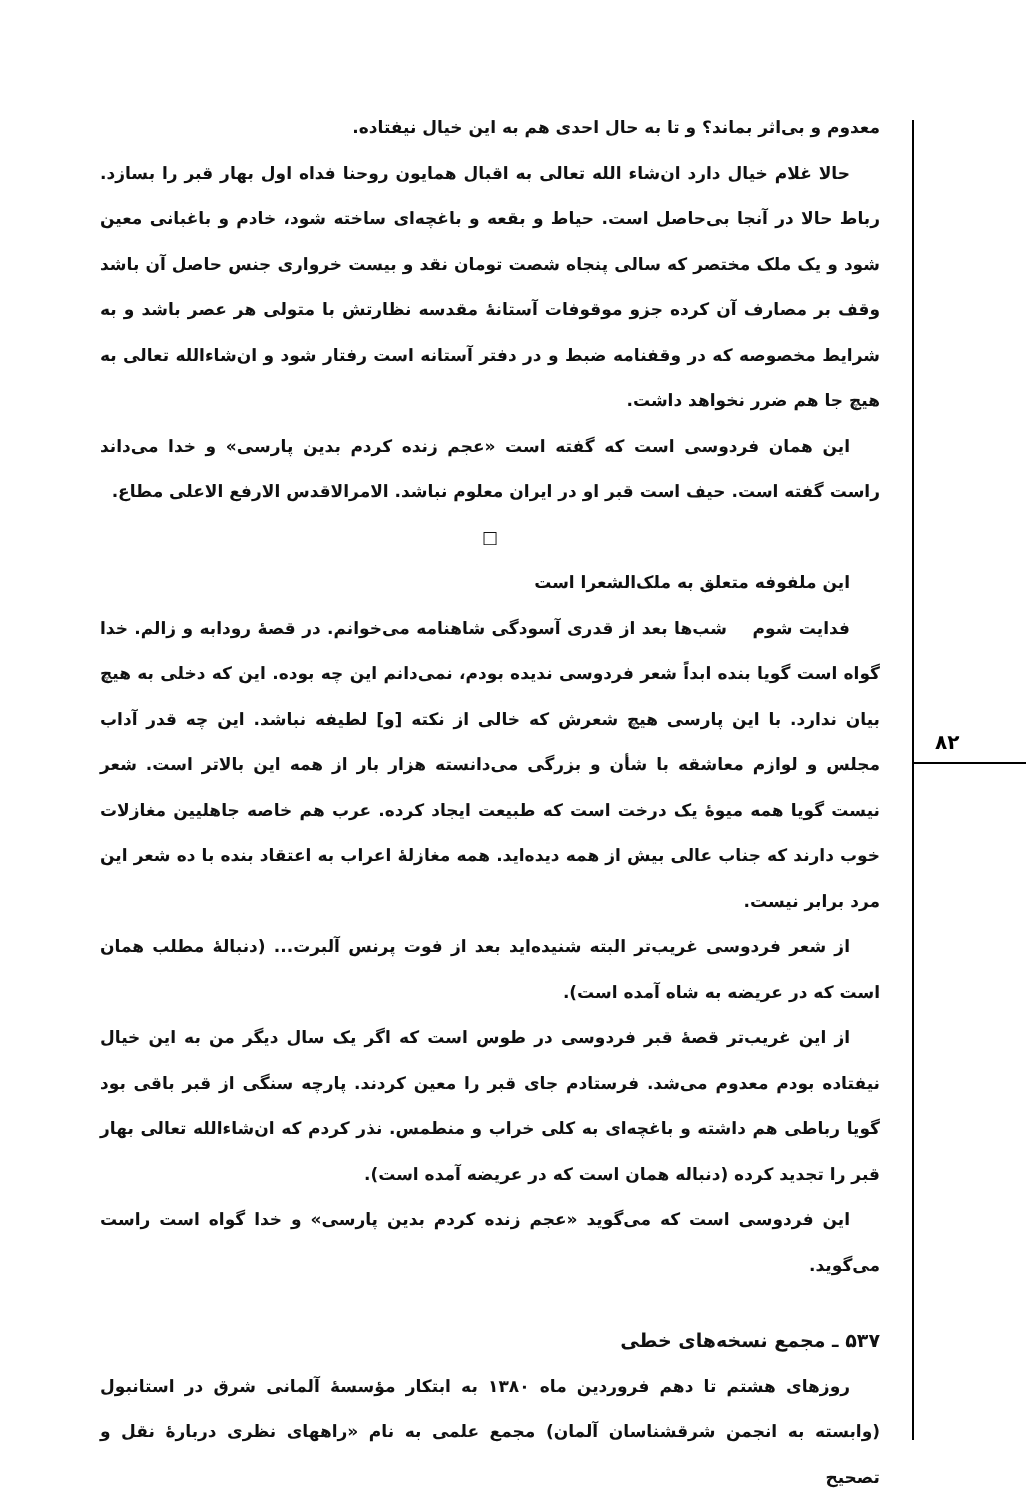۸۲
معدوم و بی‌اثر بماند؟ و تا به حال احدی هم به این خیال نیفتاده.
حالا غلام خیال دارد ان‌شاء الله تعالی به اقبال همایون روحنا فداه اول بهار قبر را بسازد. رباط حالا در آنجا بی‌حاصل است. حیاط و بقعه و باغچه‌ای ساخته شود، خادم و باغبانی معین شود و یک ملک مختصر که سالی پنجاه شصت تومان نقد و بیست خرواری جنس حاصل آن باشد وقف بر مصارف آن کرده جزو موقوفات آستانهٔ مقدسه نظارتش با متولی هر عصر باشد و به شرایط مخصوصه که در وقفنامه ضبط و در دفتر آستانه است رفتار شود و ان‌شاءالله تعالی به هیچ جا هم ضرر نخواهد داشت.
این همان فردوسی است که گفته است «عجم زنده کردم بدین پارسی» و خدا می‌داند راست گفته است. حیف است قبر او در ایران معلوم نباشد. الامرالاقدس الارفع الاعلی مطاع.
□
این ملفوفه متعلق به ملک‌الشعرا است
فدایت شوم شب‌ها بعد از قدری آسودگی شاهنامه می‌خوانم. در قصهٔ رودابه و زالم. خدا گواه است گویا بنده ابداً شعر فردوسی ندیده بودم، نمی‌دانم این چه بوده. این که دخلی به هیچ بیان ندارد. با این پارسی هیچ شعرش که خالی از نکته [و] لطیفه نباشد. این چه قدر آداب مجلس و لوازم معاشقه با شأن و بزرگی می‌دانسته هزار بار از همه این بالاتر است. شعر نیست گویا همه میوهٔ یک درخت است که طبیعت ایجاد کرده. عرب هم خاصه جاهلیین مغازلات خوب دارند که جناب عالی بیش از همه دیده‌اید. همه مغازلهٔ اعراب به اعتقاد بنده با ده شعر این مرد برابر نیست.
از شعر فردوسی غریب‌تر البته شنیده‌اید بعد از فوت پرنس آلبرت... (دنبالهٔ مطلب همان است که در عریضه به شاه آمده است).
از این غریب‌تر قصهٔ قبر فردوسی در طوس است که اگر یک سال دیگر من به این خیال نیفتاده بودم معدوم می‌شد. فرستادم جای قبر را معین کردند. پارچه سنگی از قبر باقی بود گویا رباطی هم داشته و باغچه‌ای به کلی خراب و منطمس. نذر کردم که ان‌شاءالله تعالی بهار قبر را تجدید کرده (دنباله همان است که در عریضه آمده است).
این فردوسی است که می‌گوید «عجم زنده کردم بدین پارسی» و خدا گواه است راست می‌گوید.
۵۳۷ ـ مجمع نسخه‌های خطی
روزهای هشتم تا دهم فروردین ماه ۱۳۸۰ به ابتکار مؤسسهٔ آلمانی شرق در استانبول (وابسته به انجمن شرقشناسان آلمان) مجمع علمی به نام «راههای نظری دربارهٔ نقل و تصحیح